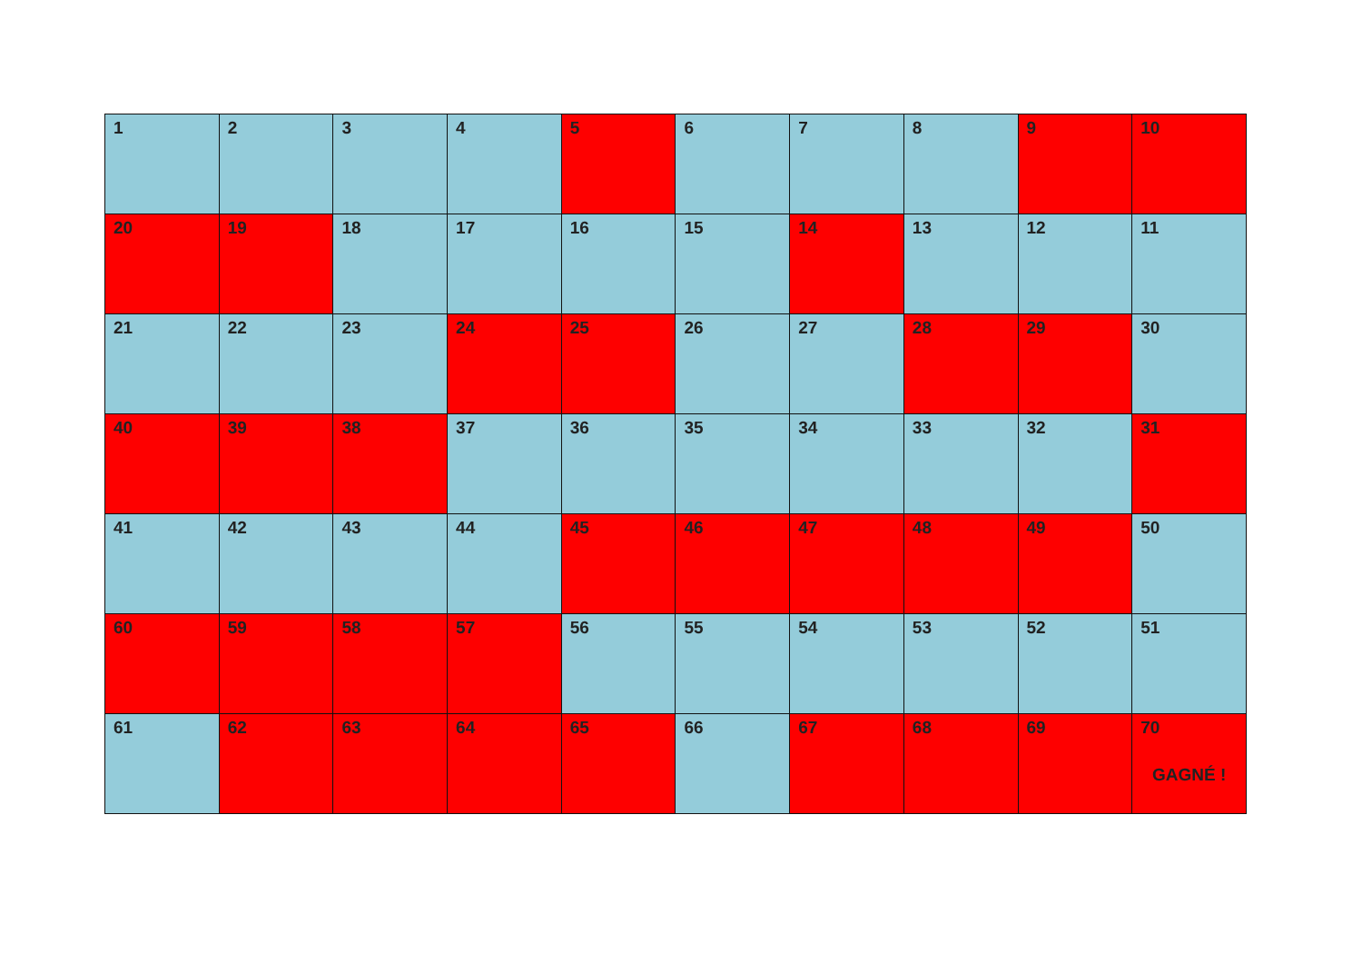| 1 | 2 | 3 | 4 | 5 | 6 | 7 | 8 | 9 | 10 |
| 20 | 19 | 18 | 17 | 16 | 15 | 14 | 13 | 12 | 11 |
| 21 | 22 | 23 | 24 | 25 | 26 | 27 | 28 | 29 | 30 |
| 40 | 39 | 38 | 37 | 36 | 35 | 34 | 33 | 32 | 31 |
| 41 | 42 | 43 | 44 | 45 | 46 | 47 | 48 | 49 | 50 |
| 60 | 59 | 58 | 57 | 56 | 55 | 54 | 53 | 52 | 51 |
| 61 | 62 | 63 | 64 | 65 | 66 | 67 | 68 | 69 | 70 GAGNÉ ! |